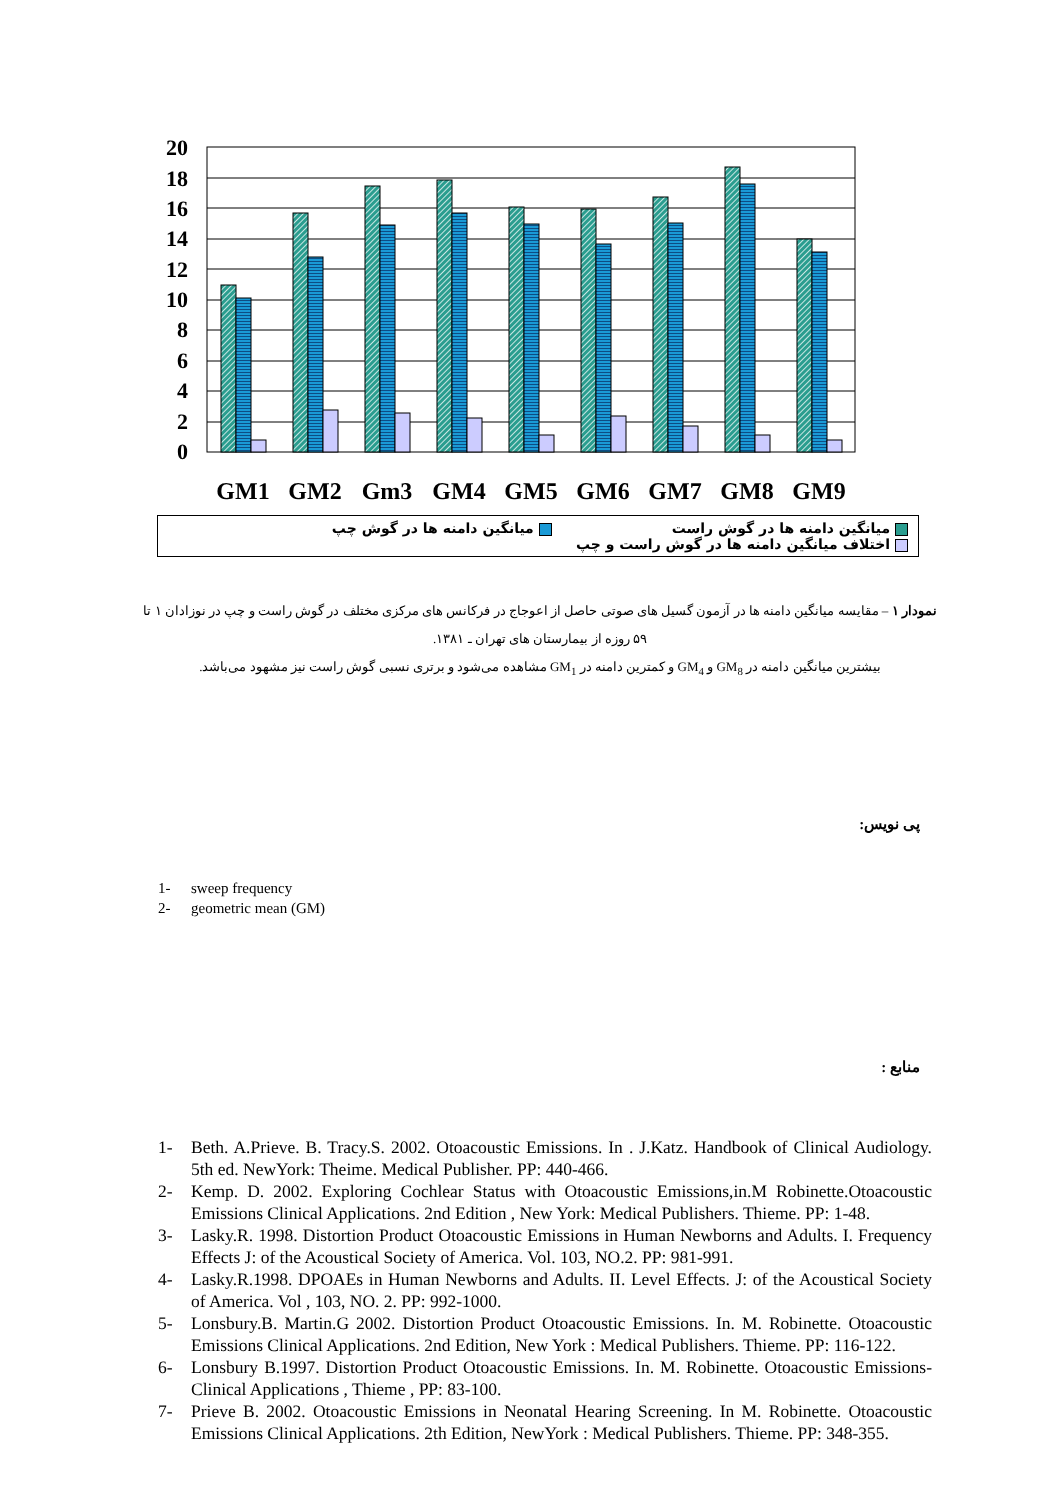20
18
16
14
12
10
8
6
4
2
0
GM1
GM2
Gm3
GM4
GM5
GM6
GM7
GM8
GM9
میانگین دامنه ها در گوش راست میانگین دامنه ها در گوش چپ
اختلاف میانگین دامنه ها در گوش راست و چپ
نمودار ۱ – مقایسه میانگین دامنه ها در آزمون گسیل های صوتی حاصل از اعوجاج در فرکانس های مرکزی مختلف در گوش راست و چپ در نوزادان ۱ تا ۵۹ روزه از بیمارستان های تهران ـ ۱۳۸۱.
بیشترین میانگین دامنه در GM<sub>8</sub> و GM<sub>4</sub> و کمترین دامنه در GM<sub>1</sub> مشاهده می‌شود و برتری نسبی گوش راست نیز مشهود می‌باشد.
پی نویس:
1- sweep frequency
2- geometric mean (GM)
منابع :
1- Beth. A.Prieve. B. Tracy.S. 2002. Otoacoustic Emissions. In . J.Katz. Handbook of Clinical Audiology. 5th ed. NewYork: Theime. Medical Publisher. PP: 440-466.
2- Kemp. D. 2002. Exploring Cochlear Status with Otoacoustic Emissions,in.M Robinette.Otoacoustic Emissions Clinical Applications. 2nd Edition , New York: Medical Publishers. Thieme. PP: 1-48.
3- Lasky.R. 1998. Distortion Product Otoacoustic Emissions in Human Newborns and Adults. I. Frequency Effects J: of the Acoustical Society of America. Vol. 103, NO.2. PP: 981-991.
4- Lasky.R.1998. DPOAEs in Human Newborns and Adults. II. Level Effects. J: of the Acoustical Society of America. Vol , 103, NO. 2. PP: 992-1000.
5- Lonsbury.B. Martin.G 2002. Distortion Product Otoacoustic Emissions. In. M. Robinette. Otoacoustic Emissions Clinical Applications. 2nd Edition, New York : Medical Publishers. Thieme. PP: 116-122.
6- Lonsbury B.1997. Distortion Product Otoacoustic Emissions. In. M. Robinette. Otoacoustic Emissions-Clinical Applications , Thieme , PP: 83-100.
7- Prieve B. 2002. Otoacoustic Emissions in Neonatal Hearing Screening. In M. Robinette. Otoacoustic Emissions Clinical Applications. 2th Edition, NewYork : Medical Publishers. Thieme. PP: 348-355.